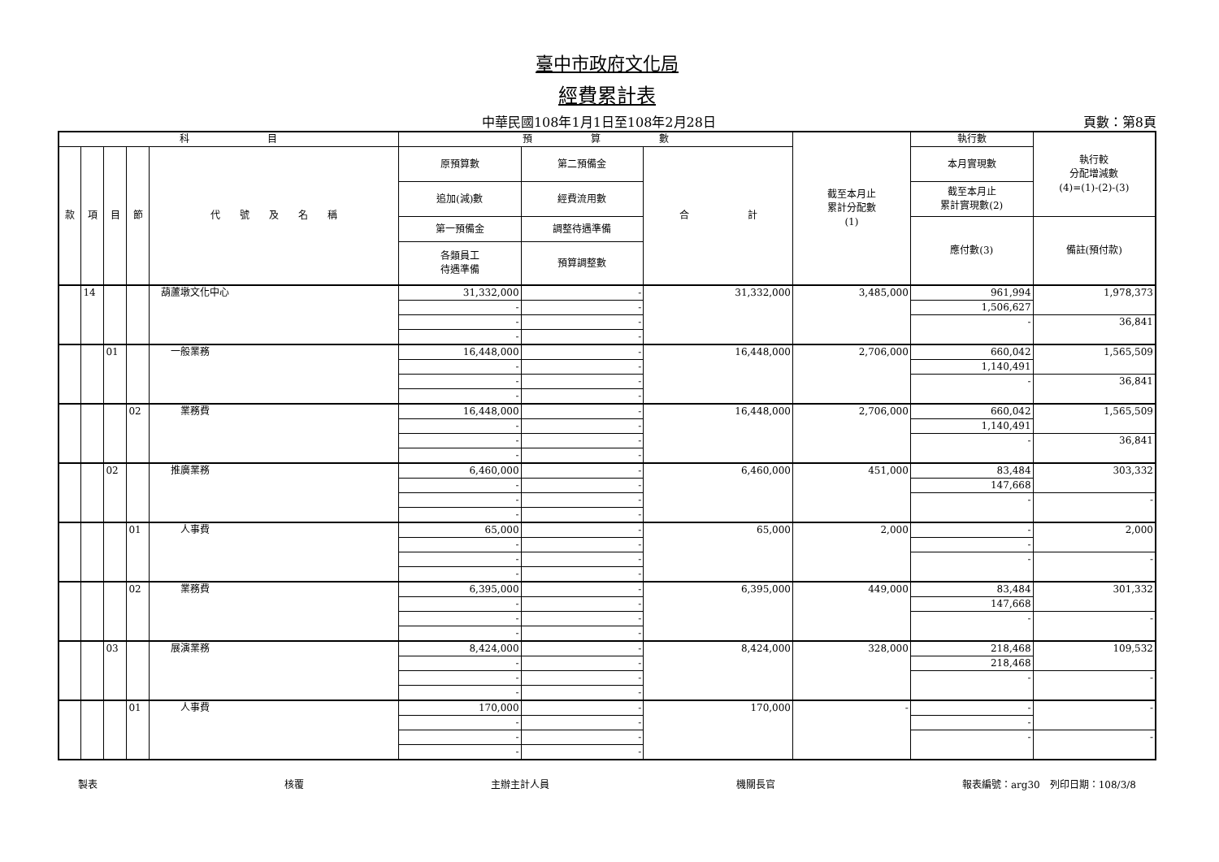臺中市政府文化局
經費累計表
中華民國108年1月1日至108年2月28日 頁數：第8頁
| 科 目 | | | | | 預 算 數 | | | 截至本月止 累計分配數 (1) | 執行數 | 執行較 分配增減數 (4)=(1)-(2)-(3) |
| --- | --- | --- | --- | --- | --- | --- | --- | --- | --- | --- |
| 款 | 項 | 目 | 節 | 代 號 及 名 稱 | 原預算數 | 第二預備金 | 合 計 | | 本月實現數 | |
| | | | | | 追加(減)數 | 經費流用數 | | | 截至本月止 累計實現數(2) | |
| | | | | | 第一預備金 | 調整待遇準備 | | | 應付數(3) | 備註(預付款) |
| | | | | | 各類員工 待遇準備 | 預算調整數 | | | | |
| | 14 | | | 葫蘆墩文化中心 | 31,332,000 | - | 31,332,000 | 3,485,000 | 961,994 | 1,978,373 |
| | | | | | - | - | | | 1,506,627 | |
| | | | | | - | - | | | - | 36,841 |
| | | | | | - | - | | | | |
| | | 01 | | 一般業務 | 16,448,000 | - | 16,448,000 | 2,706,000 | 660,042 | 1,565,509 |
| | | | | | - | - | | | 1,140,491 | |
| | | | | | - | - | | | - | 36,841 |
| | | | | | - | - | | | | |
| | | | 02 | 業務費 | 16,448,000 | - | 16,448,000 | 2,706,000 | 660,042 | 1,565,509 |
| | | | | | - | - | | | 1,140,491 | |
| | | | | | - | - | | | - | 36,841 |
| | | | | | - | - | | | | |
| | | 02 | | 推廣業務 | 6,460,000 | - | 6,460,000 | 451,000 | 83,484 | 303,332 |
| | | | | | - | - | | | 147,668 | |
| | | | | | - | - | | | - | - |
| | | | | | - | - | | | | |
| | | | 01 | 人事費 | 65,000 | - | 65,000 | 2,000 | - | 2,000 |
| | | | | | - | - | | | - | |
| | | | | | - | - | | | - | - |
| | | | | | - | - | | | | |
| | | | 02 | 業務費 | 6,395,000 | - | 6,395,000 | 449,000 | 83,484 | 301,332 |
| | | | | | - | - | | | 147,668 | |
| | | | | | - | - | | | - | - |
| | | | | | - | - | | | | |
| | | 03 | | 展演業務 | 8,424,000 | - | 8,424,000 | 328,000 | 218,468 | 109,532 |
| | | | | | - | - | | | 218,468 | |
| | | | | | - | - | | | - | - |
| | | | | | - | - | | | | |
| | | | 01 | 人事費 | 170,000 | - | 170,000 | - | - | - |
| | | | | | - | - | | | - | |
| | | | | | - | - | | | - | - |
| | | | | | - | - | | | | |
製表 核覆 主辦主計人員 機關長官 報表編號：arg30　列印日期：108/3/8